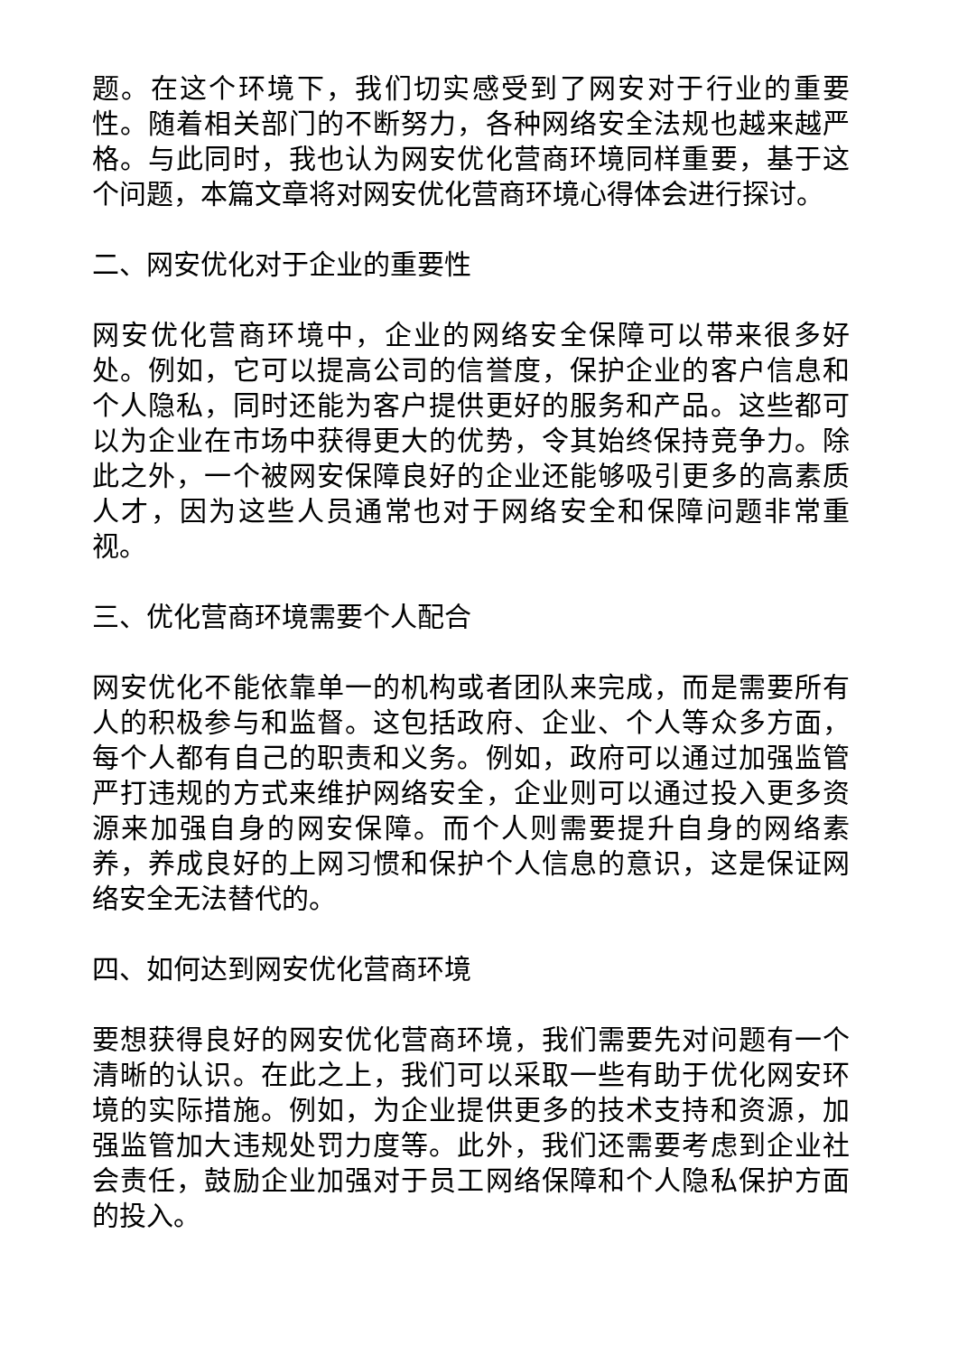题。在这个环境下，我们切实感受到了网安对于行业的重要性。随着相关部门的不断努力，各种网络安全法规也越来越严格。与此同时，我也认为网安优化营商环境同样重要，基于这个问题，本篇文章将对网安优化营商环境心得体会进行探讨。
二、网安优化对于企业的重要性
网安优化营商环境中，企业的网络安全保障可以带来很多好处。例如，它可以提高公司的信誉度，保护企业的客户信息和个人隐私，同时还能为客户提供更好的服务和产品。这些都可以为企业在市场中获得更大的优势，令其始终保持竞争力。除此之外，一个被网安保障良好的企业还能够吸引更多的高素质人才，因为这些人员通常也对于网络安全和保障问题非常重视。
三、优化营商环境需要个人配合
网安优化不能依靠单一的机构或者团队来完成，而是需要所有人的积极参与和监督。这包括政府、企业、个人等众多方面，每个人都有自己的职责和义务。例如，政府可以通过加强监管严打违规的方式来维护网络安全，企业则可以通过投入更多资源来加强自身的网安保障。而个人则需要提升自身的网络素养，养成良好的上网习惯和保护个人信息的意识，这是保证网络安全无法替代的。
四、如何达到网安优化营商环境
要想获得良好的网安优化营商环境，我们需要先对问题有一个清晰的认识。在此之上，我们可以采取一些有助于优化网安环境的实际措施。例如，为企业提供更多的技术支持和资源，加强监管加大违规处罚力度等。此外，我们还需要考虑到企业社会责任，鼓励企业加强对于员工网络保障和个人隐私保护方面的投入。